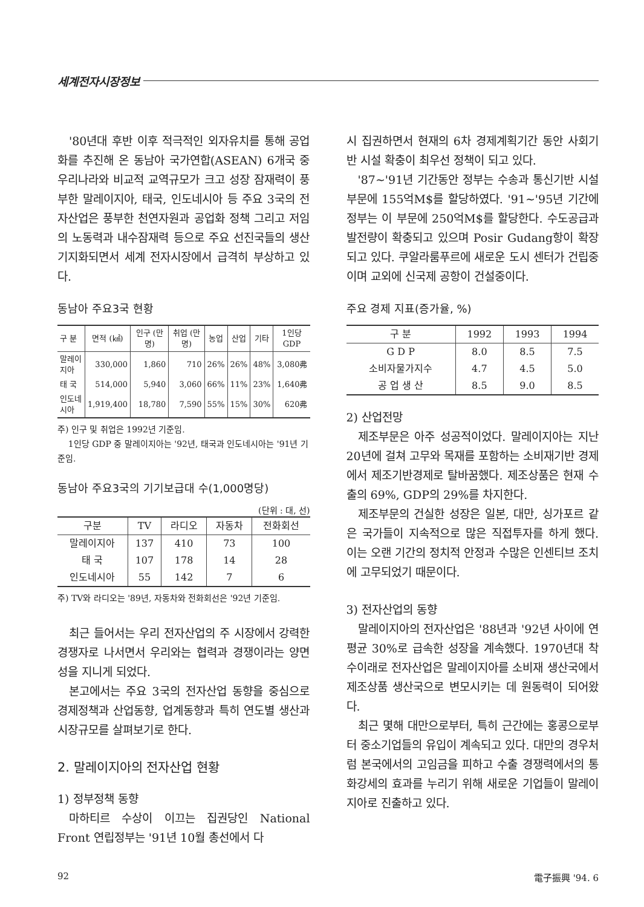세계전자시장정보
'80년대 후반 이후 적극적인 외자유치를 통해 공업화를 추진해 온 동남아 국가연합(ASEAN) 6개국 중 우리나라와 비교적 교역규모가 크고 성장 잠재력이 풍부한 말레이지아, 태국, 인도네시아 등 주요 3국의 전자산업은 풍부한 천연자원과 공업화 정책 그리고 저임의 노동력과 내수잠재력 등으로 주요 선진국들의 생산기지화되면서 세계 전자시장에서 급격히 부상하고 있다.
동남아 주요3국 현황
| 구 분 | 면적 (㎢) | 인구 (만명) | 취업 (만명) | 농업 | 산업 | 기타 | 1인당 GDP |
| --- | --- | --- | --- | --- | --- | --- | --- |
| 말레이지아 | 330,000 | 1,860 | 710 | 26% | 26% | 48% | 3,080弗 |
| 태 국 | 514,000 | 5,940 | 3,060 | 66% | 11% | 23% | 1,640弗 |
| 인도네시아 | 1,919,400 | 18,780 | 7,590 | 55% | 15% | 30% | 620弗 |
주) 인구 및 취업은 1992년 기준임.
1인당 GDP 중 말레이지아는 '92년, 태국과 인도네시아는 '91년 기준임.
동남아 주요3국의 기기보급대 수(1,000명당)
(단위 : 대, 선)
| 구분 | TV | 라디오 | 자동차 | 전화회선 |
| --- | --- | --- | --- | --- |
| 말레이지아 | 137 | 410 | 73 | 100 |
| 태 국 | 107 | 178 | 14 | 28 |
| 인도네시아 | 55 | 142 | 7 | 6 |
주) TV와 라디오는 '89년, 자동차와 전화회선은 '92년 기준임.
최근 들어서는 우리 전자산업의 주 시장에서 강력한 경쟁자로 나서면서 우리와는 협력과 경쟁이라는 양면성을 지니게 되었다.
본고에서는 주요 3국의 전자산업 동향을 중심으로 경제정책과 산업동향, 업계동향과 특히 연도별 생산과 시장규모를 살펴보기로 한다.
2. 말레이지아의 전자산업 현황
1) 정부정책 동향
마하티르 수상이 이끄는 집권당인 National Front 연립정부는 '91년 10월 총선에서 다
시 집권하면서 현재의 6차 경제계획기간 동안 사회기반 시설 확충이 최우선 정책이 되고 있다.
'87~'91년 기간동안 정부는 수송과 통신기반 시설 부문에 155억M$를 할당하였다. '91~'95년 기간에 정부는 이 부문에 250억M$를 할당한다. 수도공급과 발전량이 확충되고 있으며 Posir Gudang항이 확장되고 있다. 쿠알라룸푸르에 새로운 도시 센터가 건립중이며 교외에 신국제 공항이 건설중이다.
주요 경제 지표(증가율, %)
| 구 분 | 1992 | 1993 | 1994 |
| --- | --- | --- | --- |
| G D P | 8.0 | 8.5 | 7.5 |
| 소비자물가지수 | 4.7 | 4.5 | 5.0 |
| 공 업 생 산 | 8.5 | 9.0 | 8.5 |
2) 산업전망
제조부문은 아주 성공적이었다. 말레이지아는 지난 20년에 걸쳐 고무와 목재를 포함하는 소비재기반 경제에서 제조기반경제로 탈바꿈했다. 제조상품은 현재 수출의 69%, GDP의 29%를 차지한다.
제조부문의 건실한 성장은 일본, 대만, 싱가포르 같은 국가들이 지속적으로 많은 직접투자를 하게 했다. 이는 오랜 기간의 정치적 안정과 수많은 인센티브 조치에 고무되었기 때문이다.
3) 전자산업의 동향
말레이지아의 전자산업은 '88년과 '92년 사이에 연평균 30%로 급속한 성장을 계속했다. 1970년대 착수이래로 전자산업은 말레이지아를 소비재 생산국에서 제조상품 생산국으로 변모시키는 데 원동력이 되어왔다.
최근 몇해 대만으로부터, 특히 근간에는 홍콩으로부터 중소기업들의 유입이 계속되고 있다. 대만의 경우처럼 본국에서의 고임금을 피하고 수출 경쟁력에서의 통화강세의 효과를 누리기 위해 새로운 기업들이 말레이지아로 진출하고 있다.
92 電子振興 '94. 6